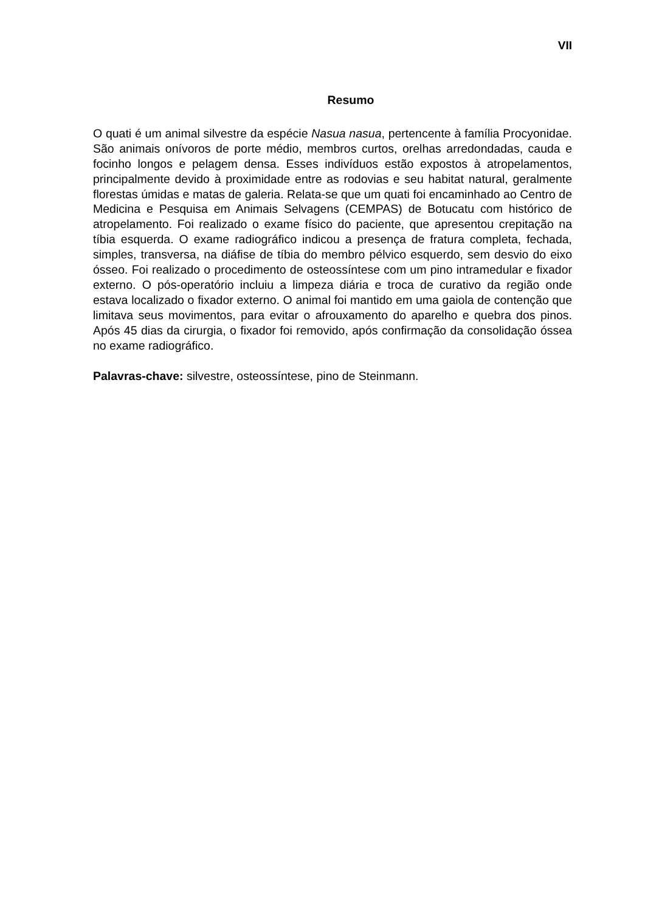VII
Resumo
O quati é um animal silvestre da espécie Nasua nasua, pertencente à família Procyonidae. São animais onívoros de porte médio, membros curtos, orelhas arredondadas, cauda e focinho longos e pelagem densa. Esses indivíduos estão expostos à atropelamentos, principalmente devido à proximidade entre as rodovias e seu habitat natural, geralmente florestas úmidas e matas de galeria. Relata-se que um quati foi encaminhado ao Centro de Medicina e Pesquisa em Animais Selvagens (CEMPAS) de Botucatu com histórico de atropelamento. Foi realizado o exame físico do paciente, que apresentou crepitação na tíbia esquerda. O exame radiográfico indicou a presença de fratura completa, fechada, simples, transversa, na diáfise de tíbia do membro pélvico esquerdo, sem desvio do eixo ósseo. Foi realizado o procedimento de osteossíntese com um pino intramedular e fixador externo. O pós-operatório incluiu a limpeza diária e troca de curativo da região onde estava localizado o fixador externo. O animal foi mantido em uma gaiola de contenção que limitava seus movimentos, para evitar o afrouxamento do aparelho e quebra dos pinos. Após 45 dias da cirurgia, o fixador foi removido, após confirmação da consolidação óssea no exame radiográfico.
Palavras-chave: silvestre, osteossíntese, pino de Steinmann.